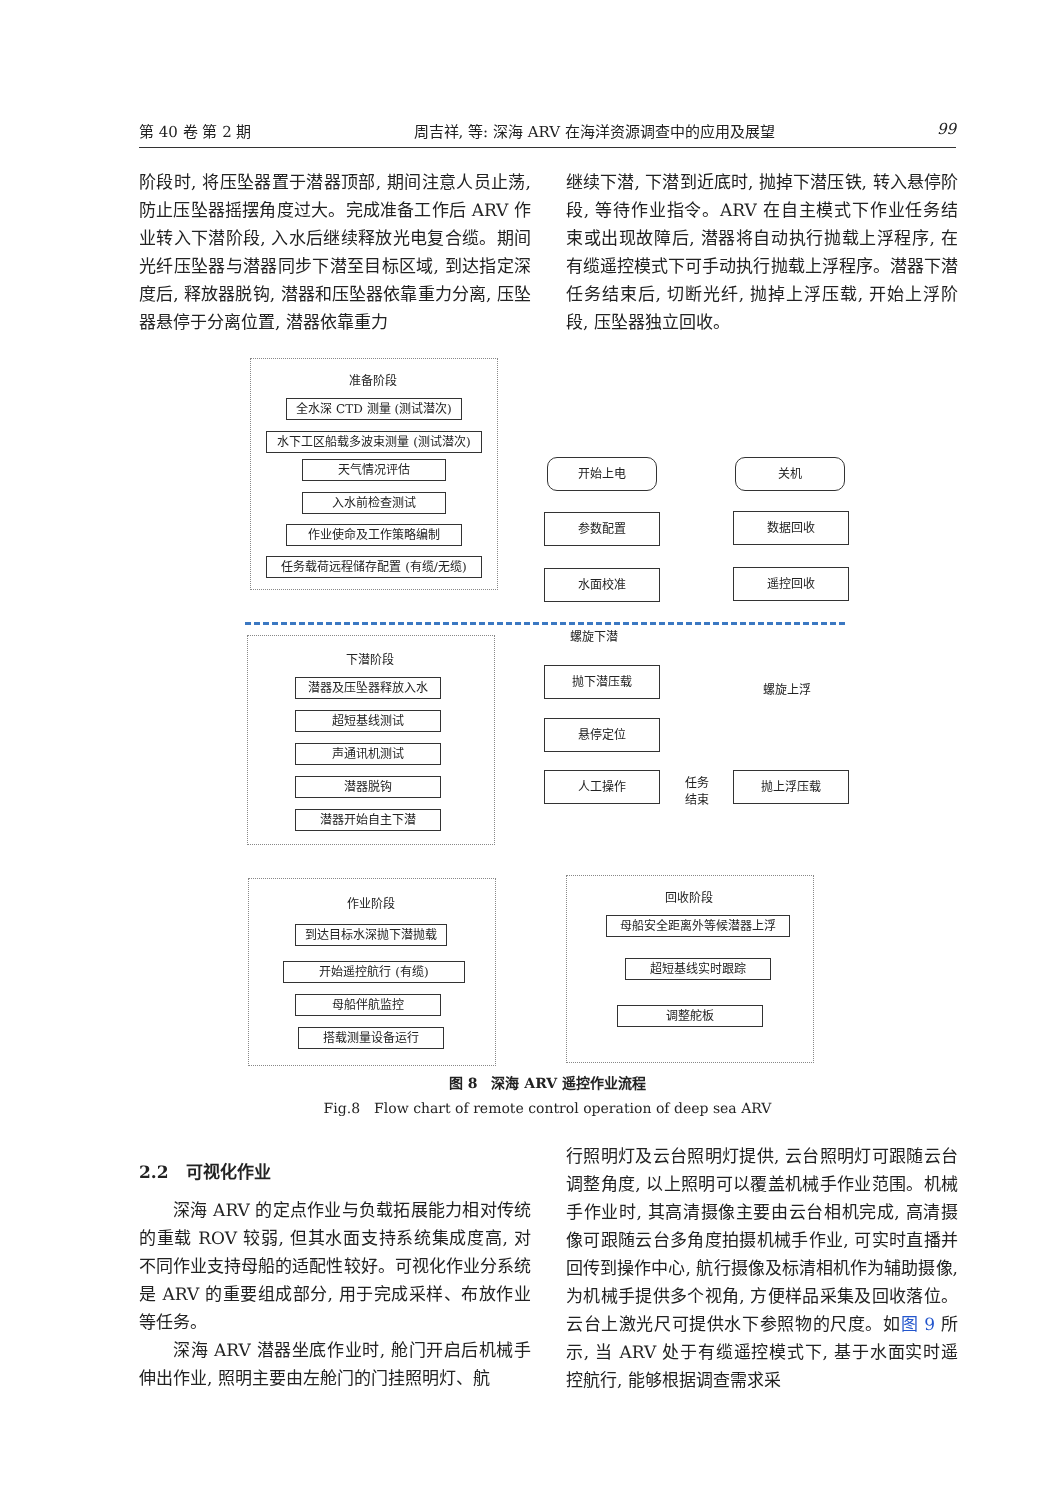第 40 卷 第 2 期 周吉祥, 等: 深海 ARV 在海洋资源调查中的应用及展望 99
阶段时, 将压坠器置于潜器顶部, 期间注意人员止荡, 防止压坠器摇摆角度过大。完成准备工作后 ARV 作业转入下潜阶段, 入水后继续释放光电复合缆。期间光纤压坠器与潜器同步下潜至目标区域, 到达指定深度后, 释放器脱钩, 潜器和压坠器依靠重力分离, 压坠器悬停于分离位置, 潜器依靠重力
继续下潜, 下潜到近底时, 抛掉下潜压铁, 转入悬停阶段, 等待作业指令。ARV 在自主模式下作业任务结束或出现故障后, 潜器将自动执行抛载上浮程序, 在有缆遥控模式下可手动执行抛载上浮程序。潜器下潜任务结束后, 切断光纤, 抛掉上浮压载, 开始上浮阶段, 压坠器独立回收。
准备阶段
全水深 CTD 测量 (测试潜次)
水下工区船载多波束测量 (测试潜次)
天气情况评估
入水前检查测试
作业使命及工作策略编制
任务载荷远程储存配置 (有缆/无缆)
开始上电 关机
参数配置 数据回收
水面校准 遥控回收
螺旋下潜
下潜阶段
潜器及压坠器释放入水
超短基线测试
声通讯机测试
潜器脱钩
潜器开始自主下潜
抛下潜压载
螺旋上浮
悬停定位
人工操作
任务
结束
抛上浮压载
作业阶段
到达目标水深抛下潜抛载
开始遥控航行 (有缆)
母船伴航监控
搭载测量设备运行
回收阶段
母船安全距离外等候潜器上浮
超短基线实时跟踪
调整舵板
图 8　深海 ARV 遥控作业流程
Fig.8　Flow chart of remote control operation of deep sea ARV
2.2　可视化作业
深海 ARV 的定点作业与负载拓展能力相对传统的重载 ROV 较弱, 但其水面支持系统集成度高, 对不同作业支持母船的适配性较好。可视化作业分系统是 ARV 的重要组成部分, 用于完成采样、布放作业等任务。
深海 ARV 潜器坐底作业时, 舱门开启后机械手伸出作业, 照明主要由左舱门的门挂照明灯、航
行照明灯及云台照明灯提供, 云台照明灯可跟随云台调整角度, 以上照明可以覆盖机械手作业范围。机械手作业时, 其高清摄像主要由云台相机完成, 高清摄像可跟随云台多角度拍摄机械手作业, 可实时直播并回传到操作中心, 航行摄像及标清相机作为辅助摄像, 为机械手提供多个视角, 方便样品采集及回收落位。云台上激光尺可提供水下参照物的尺度。如图 9 所示, 当 ARV 处于有缆遥控模式下, 基于水面实时遥控航行, 能够根据调查需求采